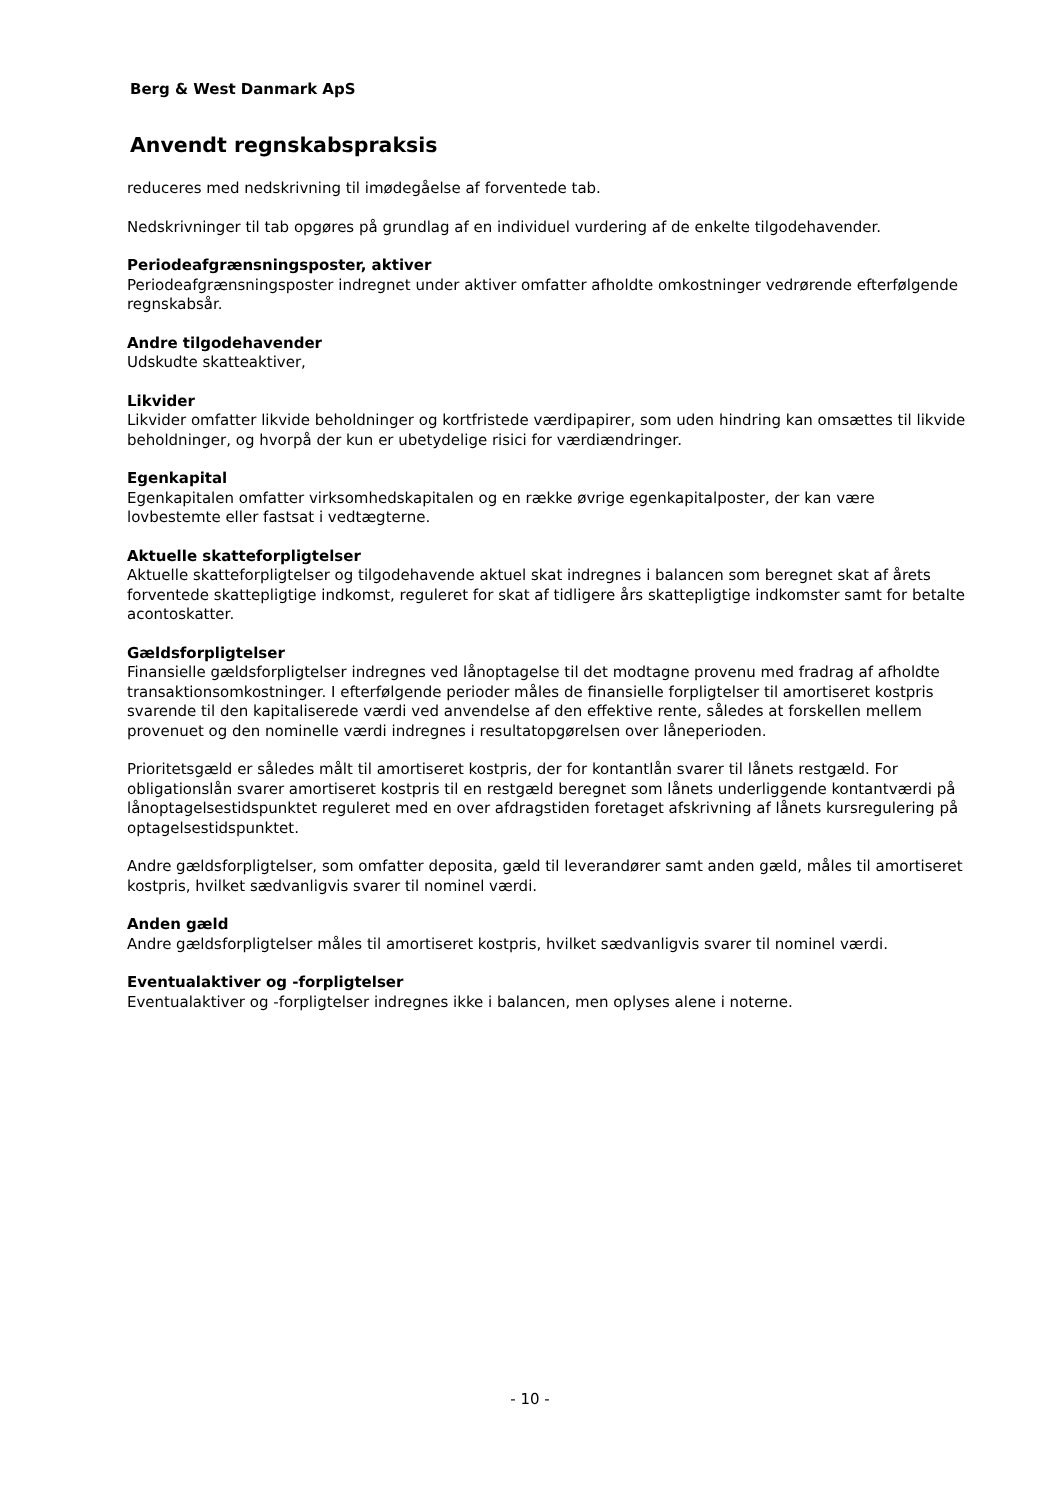Berg & West Danmark ApS
Anvendt regnskabspraksis
reduceres med nedskrivning til imødegåelse af forventede tab.
Nedskrivninger til tab opgøres på grundlag af en individuel vurdering af de enkelte tilgodehavender.
Periodeafgrænsningsposter, aktiver
Periodeafgrænsningsposter indregnet under aktiver omfatter afholdte omkostninger vedrørende efterfølgende regnskabsår.
Andre tilgodehavender
Udskudte skatteaktiver,
Likvider
Likvider omfatter likvide beholdninger og kortfristede værdipapirer, som uden hindring kan omsættes til likvide beholdninger, og hvorpå der kun er ubetydelige risici for værdiændringer.
Egenkapital
Egenkapitalen omfatter virksomhedskapitalen og en række øvrige egenkapitalposter, der kan være lovbestemte eller fastsat i vedtægterne.
Aktuelle skatteforpligtelser
Aktuelle skatteforpligtelser og tilgodehavende aktuel skat indregnes i balancen som beregnet skat af årets forventede skattepligtige indkomst, reguleret for skat af tidligere års skattepligtige indkomster samt for betalte acontoskatter.
Gældsforpligtelser
Finansielle gældsforpligtelser indregnes ved lånoptagelse til det modtagne provenu med fradrag af afholdte transaktionsomkostninger. I efterfølgende perioder måles de finansielle forpligtelser til amortiseret kostpris svarende til den kapitaliserede værdi ved anvendelse af den effektive rente, således at forskellen mellem provenuet og den nominelle værdi indregnes i resultatopgørelsen over låneperioden.
Prioritetsgæld er således målt til amortiseret kostpris, der for kontantlån svarer til lånets restgæld. For obligationslån svarer amortiseret kostpris til en restgæld beregnet som lånets underliggende kontantværdi på lånoptagelsestidspunktet reguleret med en over afdragstiden foretaget afskrivning af lånets kursregulering på optagelsestidspunktet.
Andre gældsforpligtelser, som omfatter deposita, gæld til leverandører samt anden gæld, måles til amortiseret kostpris, hvilket sædvanligvis svarer til nominel værdi.
Anden gæld
Andre gældsforpligtelser måles til amortiseret kostpris, hvilket sædvanligvis svarer til nominel værdi.
Eventualaktiver og -forpligtelser
Eventualaktiver og -forpligtelser indregnes ikke i balancen, men oplyses alene i noterne.
- 10 -